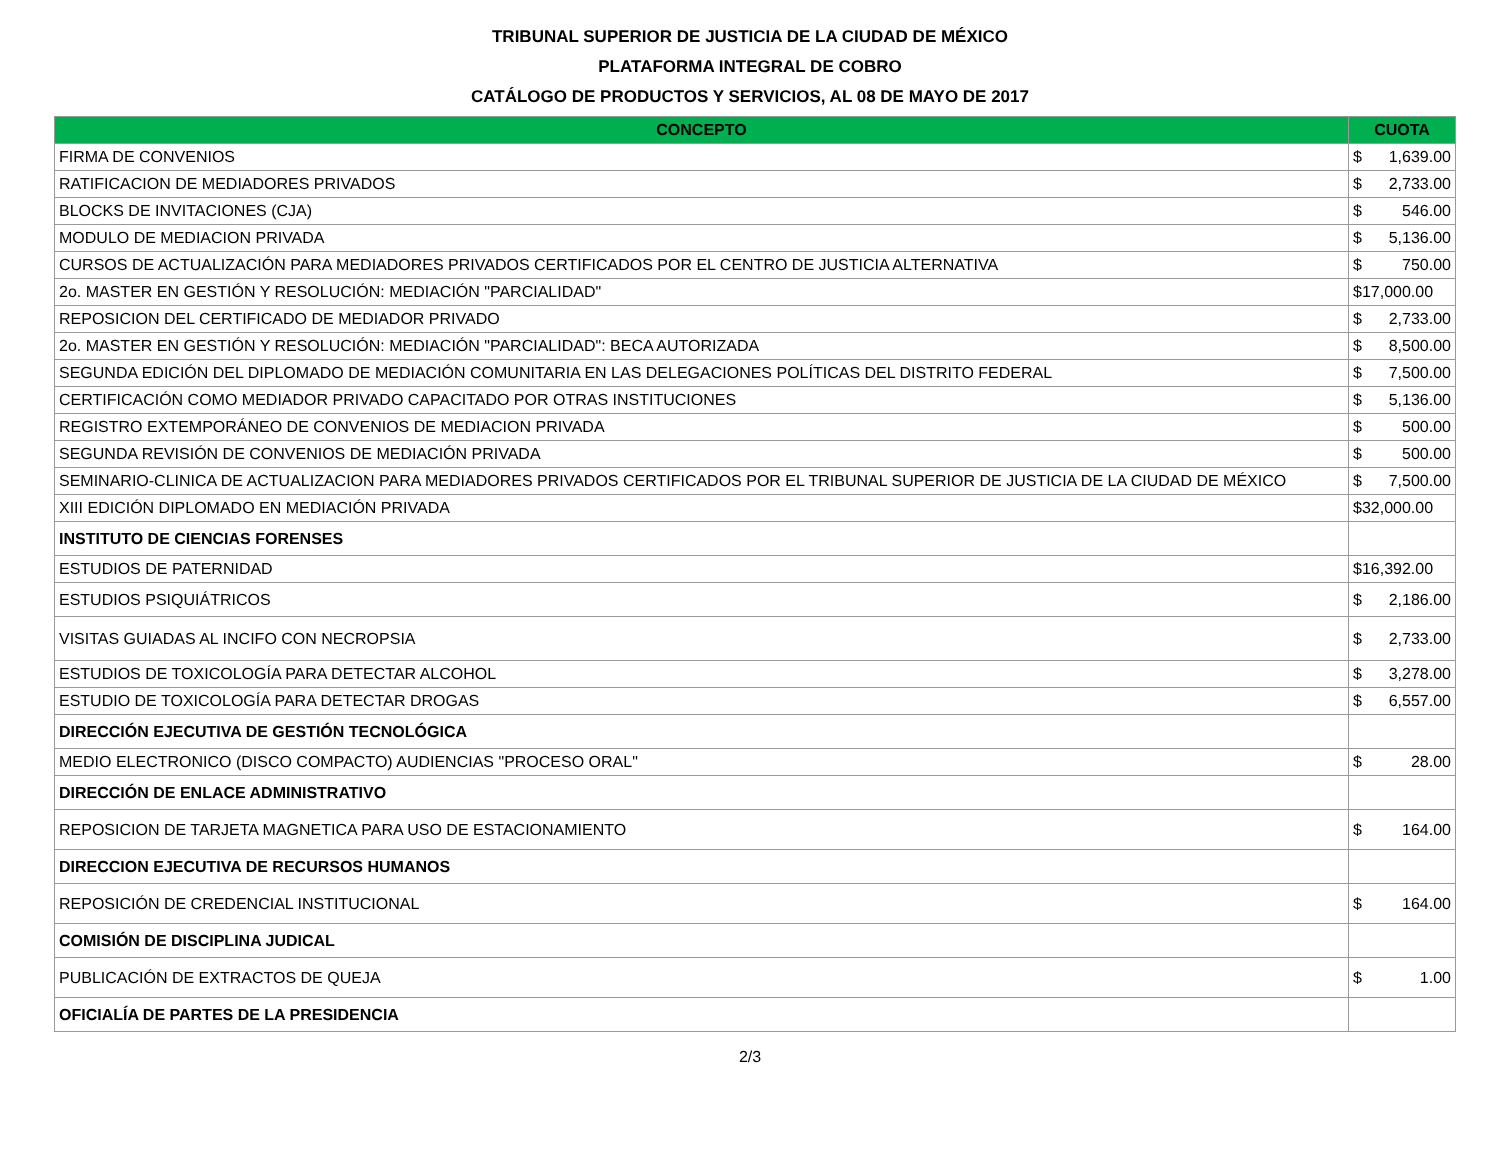TRIBUNAL SUPERIOR DE JUSTICIA DE LA CIUDAD DE MÉXICO
PLATAFORMA INTEGRAL DE COBRO
CATÁLOGO DE PRODUCTOS Y SERVICIOS, AL 08 DE MAYO DE 2017
| CONCEPTO | CUOTA |
| --- | --- |
| FIRMA DE CONVENIOS | $ 1,639.00 |
| RATIFICACION DE MEDIADORES PRIVADOS | $ 2,733.00 |
| BLOCKS DE INVITACIONES (CJA) | $ 546.00 |
| MODULO DE MEDIACION PRIVADA | $ 5,136.00 |
| CURSOS DE ACTUALIZACIÓN PARA MEDIADORES PRIVADOS CERTIFICADOS POR EL CENTRO DE JUSTICIA ALTERNATIVA | $ 750.00 |
| 2o. MASTER EN GESTIÓN Y RESOLUCIÓN: MEDIACIÓN "PARCIALIDAD" | $17,000.00 |
| REPOSICION DEL CERTIFICADO DE MEDIADOR PRIVADO | $ 2,733.00 |
| 2o. MASTER EN GESTIÓN Y RESOLUCIÓN: MEDIACIÓN "PARCIALIDAD": BECA AUTORIZADA | $ 8,500.00 |
| SEGUNDA EDICIÓN DEL DIPLOMADO DE MEDIACIÓN COMUNITARIA EN LAS DELEGACIONES POLÍTICAS DEL DISTRITO FEDERAL | $ 7,500.00 |
| CERTIFICACIÓN COMO MEDIADOR PRIVADO CAPACITADO POR OTRAS INSTITUCIONES | $ 5,136.00 |
| REGISTRO EXTEMPORÁNEO DE CONVENIOS DE MEDIACION PRIVADA | $ 500.00 |
| SEGUNDA REVISIÓN DE CONVENIOS DE MEDIACIÓN PRIVADA | $ 500.00 |
| SEMINARIO-CLINICA DE ACTUALIZACION PARA MEDIADORES PRIVADOS CERTIFICADOS POR EL TRIBUNAL SUPERIOR DE JUSTICIA DE LA CIUDAD DE MÉXICO | $ 7,500.00 |
| XIII EDICIÓN DIPLOMADO EN MEDIACIÓN PRIVADA | $32,000.00 |
| INSTITUTO DE CIENCIAS FORENSES | |
| ESTUDIOS DE PATERNIDAD | $16,392.00 |
| ESTUDIOS PSIQUIÁTRICOS | $ 2,186.00 |
| VISITAS GUIADAS AL INCIFO CON NECROPSIA | $ 2,733.00 |
| ESTUDIOS DE TOXICOLOGÍA PARA DETECTAR ALCOHOL | $ 3,278.00 |
| ESTUDIO DE TOXICOLOGÍA PARA DETECTAR DROGAS | $ 6,557.00 |
| DIRECCIÓN EJECUTIVA DE GESTIÓN TECNOLÓGICA | |
| MEDIO ELECTRONICO (DISCO COMPACTO) AUDIENCIAS "PROCESO ORAL" | $ 28.00 |
| DIRECCIÓN DE ENLACE ADMINISTRATIVO | |
| REPOSICION DE TARJETA MAGNETICA PARA USO DE ESTACIONAMIENTO | $ 164.00 |
| DIRECCION EJECUTIVA DE RECURSOS HUMANOS | |
| REPOSICIÓN DE CREDENCIAL INSTITUCIONAL | $ 164.00 |
| COMISIÓN DE DISCIPLINA JUDICAL | |
| PUBLICACIÓN DE EXTRACTOS DE QUEJA | $ 1.00 |
| OFICIALÍA DE PARTES DE LA PRESIDENCIA | |
2/3